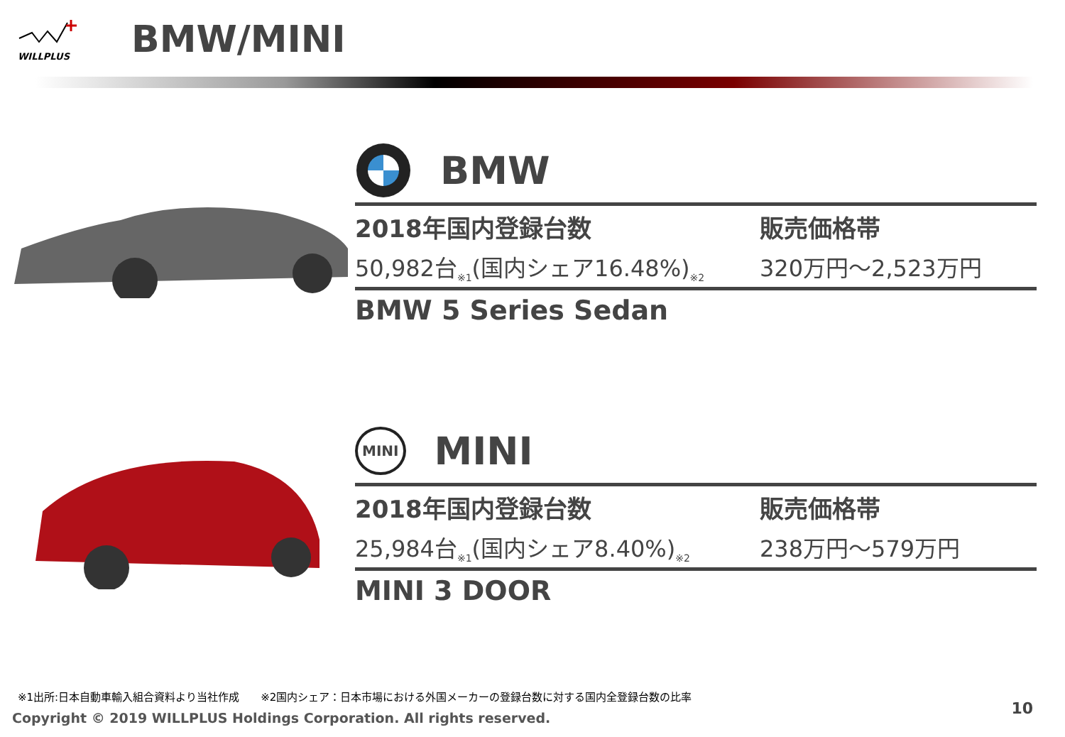WILLPLUS
BMW/MINI
BMW
2018年国内登録台数
50,982台<sub>※1</sub>(国内シェア16.48%)<sub>※2</sub>
販売価格帯
320万円～2,523万円
BMW 5 Series Sedan
MINI MINI
2018年国内登録台数
25,984台<sub>※1</sub>(国内シェア8.40%)<sub>※2</sub>
販売価格帯
238万円～579万円
MINI 3 DOOR
※1出所:日本自動車輸入組合資料より当社作成　　※2国内シェア：日本市場における外国メーカーの登録台数に対する国内全登録台数の比率
Copyright © 2019 WILLPLUS Holdings Corporation. All rights reserved.
10